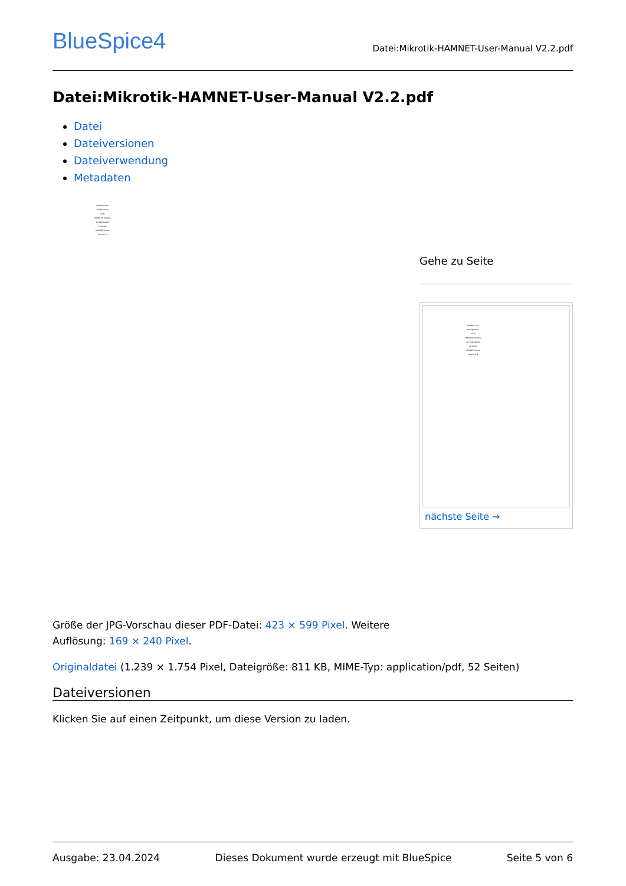BlueSpice4
Datei:Mikrotik-HAMNET-User-Manual V2.2.pdf
Datei:Mikrotik-HAMNET-User-Manual V2.2.pdf
Datei
Dateiversionen
Dateiverwendung
Metadaten
Handbuch zur
Konfiguration
eines
MIKROTIK Routers
als Userzugang
zu einem
HAMNET Knoten
Version 2.2
Gehe zu Seite
Handbuch zur
Konfiguration
eines
MIKROTIK Routers
als Userzugang
zu einem
HAMNET Knoten
Version 2.2
nächste Seite →
Größe der JPG-Vorschau dieser PDF-Datei: 423 × 599 Pixel. Weitere
Auflösung: 169 × 240 Pixel.
Originaldatei (1.239 × 1.754 Pixel, Dateigröße: 811 KB, MIME-Typ: application/pdf, 52 Seiten)
Dateiversionen
Klicken Sie auf einen Zeitpunkt, um diese Version zu laden.
Ausgabe: 23.04.2024 Dieses Dokument wurde erzeugt mit BlueSpice Seite 5 von 6